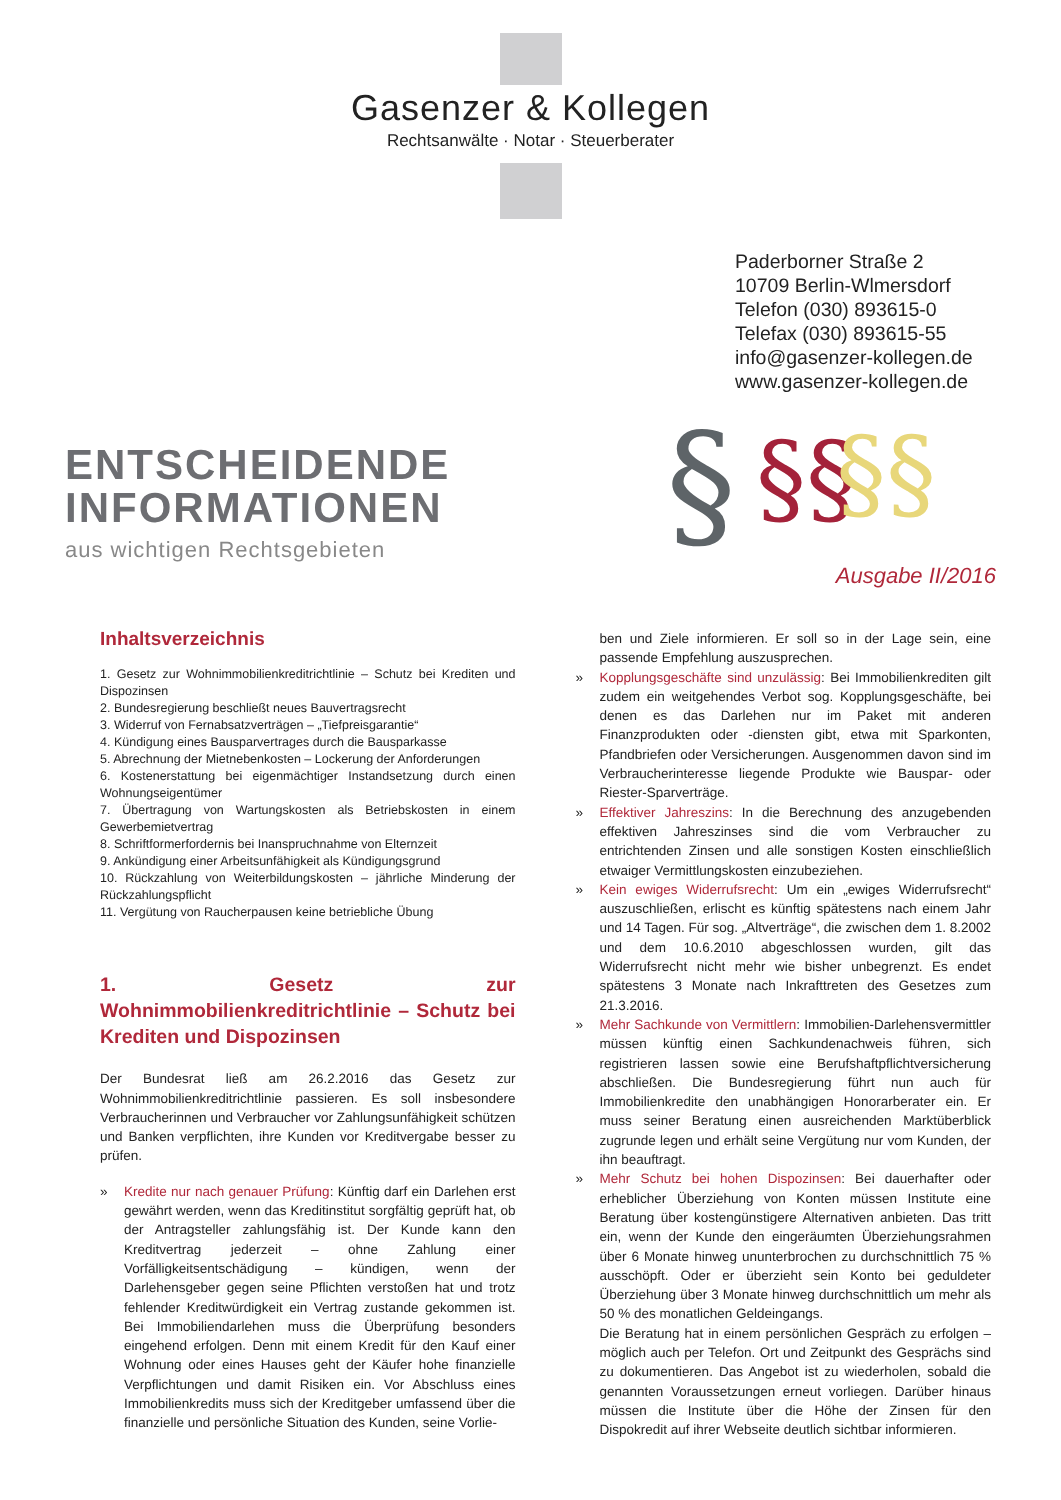Gasenzer & Kollegen
Rechtsanwälte · Notar · Steuerberater
Paderborner Straße 2
10709 Berlin-Wlmersdorf
Telefon (030) 893615-0
Telefax (030) 893615-55
info@gasenzer-kollegen.de
www.gasenzer-kollegen.de
ENTSCHEIDENDE
INFORMATIONEN
aus wichtigen Rechtsgebieten
§
§§
§§
Ausgabe II/2016
Inhaltsverzeichnis
1. Gesetz zur Wohnimmobilienkreditrichtlinie – Schutz bei Krediten und Dispozinsen
2. Bundesregierung beschließt neues Bauvertragsrecht
3. Widerruf von Fernabsatzverträgen – „Tiefpreisgarantie“
4. Kündigung eines Bausparvertrages durch die Bausparkasse
5. Abrechnung der Mietnebenkosten – Lockerung der Anforderungen
6. Kostenerstattung bei eigenmächtiger Instandsetzung durch einen Wohnungseigentümer
7. Übertragung von Wartungskosten als Betriebskosten in einem Gewerbemietvertrag
8. Schriftformerfordernis bei Inanspruchnahme von Elternzeit
9. Ankündigung einer Arbeitsunfähigkeit als Kündigungsgrund
10. Rückzahlung von Weiterbildungskosten – jährliche Minderung der Rückzahlungspflicht
11. Vergütung von Raucherpausen keine betriebliche Übung
1. Gesetz zur Wohnimmobilienkreditrichtlinie – Schutz bei Krediten und Dispozinsen
Der Bundesrat ließ am 26.2.2016 das Gesetz zur Wohnimmobilienkreditrichtlinie passieren. Es soll insbesondere Verbraucherinnen und Verbraucher vor Zahlungsunfähigkeit schützen und Banken verpflichten, ihre Kunden vor Kreditvergabe besser zu prüfen.
» Kredite nur nach genauer Prüfung: Künftig darf ein Darlehen erst gewährt werden, wenn das Kreditinstitut sorgfältig geprüft hat, ob der Antragsteller zahlungsfähig ist. Der Kunde kann den Kreditvertrag jederzeit – ohne Zahlung einer Vorfälligkeitsentschädigung – kündigen, wenn der Darlehensgeber gegen seine Pflichten verstoßen hat und trotz fehlender Kreditwürdigkeit ein Vertrag zustande gekommen ist. Bei Immobiliendarlehen muss die Überprüfung besonders eingehend erfolgen. Denn mit einem Kredit für den Kauf einer Wohnung oder eines Hauses geht der Käufer hohe finanzielle Verpflichtungen und damit Risiken ein. Vor Abschluss eines Immobilienkredits muss sich der Kreditgeber umfassend über die finanzielle und persönliche Situation des Kunden, seine Vorlie-
ben und Ziele informieren. Er soll so in der Lage sein, eine passende Empfehlung auszusprechen.
» Kopplungsgeschäfte sind unzulässig: Bei Immobilienkrediten gilt zudem ein weitgehendes Verbot sog. Kopplungsgeschäfte, bei denen es das Darlehen nur im Paket mit anderen Finanzprodukten oder -diensten gibt, etwa mit Sparkonten, Pfandbriefen oder Versicherungen. Ausgenommen davon sind im Verbraucherinteresse liegende Produkte wie Bauspar- oder Riester-Sparverträge.
» Effektiver Jahreszins: In die Berechnung des anzugebenden effektiven Jahreszinses sind die vom Verbraucher zu entrichtenden Zinsen und alle sonstigen Kosten einschließlich etwaiger Vermittlungskosten einzubeziehen.
» Kein ewiges Widerrufsrecht: Um ein „ewiges Widerrufsrecht“ auszuschließen, erlischt es künftig spätestens nach einem Jahr und 14 Tagen. Für sog. „Altverträge“, die zwischen dem 1. 8.2002 und dem 10.6.2010 abgeschlossen wurden, gilt das Widerrufsrecht nicht mehr wie bisher unbegrenzt. Es endet spätestens 3 Monate nach Inkrafttreten des Gesetzes zum 21.3.2016.
» Mehr Sachkunde von Vermittlern: Immobilien-Darlehensvermittler müssen künftig einen Sachkundenachweis führen, sich registrieren lassen sowie eine Berufshaftpflichtversicherung abschließen. Die Bundesregierung führt nun auch für Immobilienkredite den unabhängigen Honorarberater ein. Er muss seiner Beratung einen ausreichenden Marktüberblick zugrunde legen und erhält seine Vergütung nur vom Kunden, der ihn beauftragt.
» Mehr Schutz bei hohen Dispozinsen: Bei dauerhafter oder erheblicher Überziehung von Konten müssen Institute eine Beratung über kostengünstigere Alternativen anbieten. Das tritt ein, wenn der Kunde den eingeräumten Überziehungsrahmen über 6 Monate hinweg ununterbrochen zu durchschnittlich 75 % ausschöpft. Oder er überzieht sein Konto bei geduldeter Überziehung über 3 Monate hinweg durchschnittlich um mehr als 50 % des monatlichen Geldeingangs.
Die Beratung hat in einem persönlichen Gespräch zu erfolgen – möglich auch per Telefon. Ort und Zeitpunkt des Gesprächs sind zu dokumentieren. Das Angebot ist zu wiederholen, sobald die genannten Voraussetzungen erneut vorliegen. Darüber hinaus müssen die Institute über die Höhe der Zinsen für den Dispokredit auf ihrer Webseite deutlich sichtbar informieren.